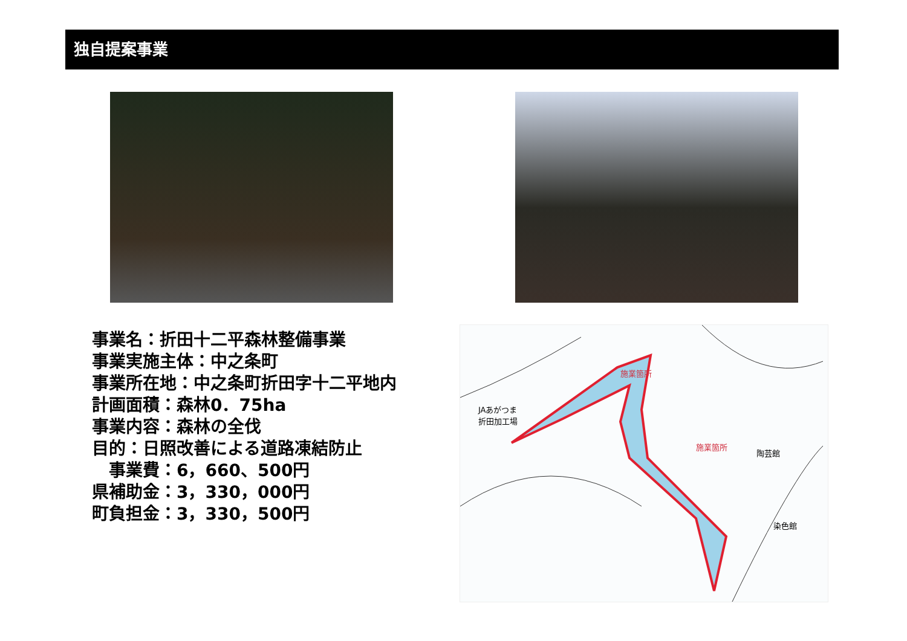独自提案事業
事業名：折田十二平森林整備事業
事業実施主体：中之条町
事業所在地：中之条町折田字十二平地内
計画面積：森林0．75ha
事業内容：森林の全伐
目的：日照改善による道路凍結防止
　事業費：6，660、500円
県補助金：3，330，000円
町負担金：3，330，500円
JAあがつま
折田加工場
施業箇所
施業箇所
陶芸館
染色館